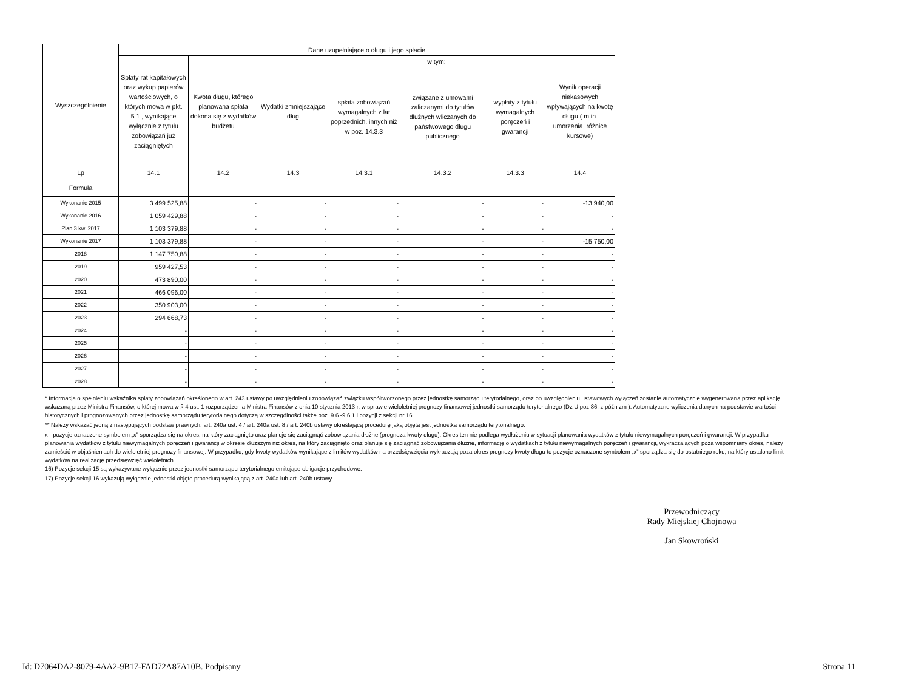| Wyszczególnienie | Dane uzupełniające o długu i jego spłacie | | | | | | |
| --- | --- | --- | --- | --- | --- | --- | --- |
| | Spłaty rat kapitałowych oraz wykup papierów wartościowych, o których mowa w pkt. 5.1., wynikające wyłącznie z tytułu zobowiązań już zaciągniętych | Kwota długu, którego planowana spłata dokona się z wydatków budżetu | Wydatki zmniejszające dług | w tym: | | | Wynik operacji niekasowych wpływających na kwotę długu ( m.in. umorzenia, różnice kursowe) |
| | | | | spłata zobowiązań wymagalnych z lat poprzednich, innych niż w poz. 14.3.3 | związane z umowami zaliczanymi do tytułów dłużnych wliczanych do państwowego długu publicznego | wypłaty z tytułu wymagalnych poręczeń i gwarancji | |
| Lp | 14.1 | 14.2 | 14.3 | 14.3.1 | 14.3.2 | 14.3.3 | 14.4 |
| Formuła | | | | | | | |
| Wykonanie 2015 | 3 499 525,88 | - | - | - | - | - | -13 940,00 |
| Wykonanie 2016 | 1 059 429,88 | - | - | - | - | - | - |
| Plan 3 kw. 2017 | 1 103 379,88 | - | - | - | - | - | - |
| Wykonanie 2017 | 1 103 379,88 | - | - | - | - | - | -15 750,00 |
| 2018 | 1 147 750,88 | - | - | - | - | - | - |
| 2019 | 959 427,53 | - | - | - | - | - | - |
| 2020 | 473 890,00 | - | - | - | - | - | - |
| 2021 | 466 096,00 | - | - | - | - | - | - |
| 2022 | 350 903,00 | - | - | - | - | - | - |
| 2023 | 294 668,73 | - | - | - | - | - | - |
| 2024 | - | - | - | - | - | - | - |
| 2025 | - | - | - | - | - | - | - |
| 2026 | - | - | - | - | - | - | - |
| 2027 | - | - | - | - | - | - | - |
| 2028 | - | - | - | - | - | - | - |
* Informacja o spełnieniu wskaźnika spłaty zobowiązań określonego w art. 243 ustawy po uwzględnieniu zobowiązań związku współtworzonego przez jednostkę samorządu terytorialnego, oraz po uwzględnieniu ustawowych wyłączeń zostanie automatycznie wygenerowana przez aplikację wskazaną przez Ministra Finansów, o której mowa w § 4 ust. 1 rozporządzenia Ministra Finansów z dnia 10 stycznia 2013 r. w sprawie wieloletniej prognozy finansowej jednostki samorządu terytorialnego (Dz U poz 86, z późn zm ). Automatyczne wyliczenia danych na podstawie wartości historycznych i prognozowanych przez jednostkę samorządu terytorialnego dotyczą w szczególności także poz. 9.6.-9.6.1 i pozycji z sekcji nr 16.
** Należy wskazać jedną z następujących podstaw prawnych: art. 240a ust. 4 / art. 240a ust. 8 / art. 240b ustawy określającą procedurę jaką objęta jest jednostka samorządu terytorialnego.
x - pozycje oznaczone symbolem „x” sporządza się na okres, na który zaciągnięto oraz planuje się zaciągnąć zobowiązania dłużne (prognoza kwoty długu). Okres ten nie podlega wydłużeniu w sytuacji planowania wydatków z tytułu niewymagalnych poręczeń i gwarancji. W przypadku planowania wydatków z tytułu niewymagalnych poręczeń i gwarancji w okresie dłuższym niż okres, na który zaciągnięto oraz planuje się zaciągnąć zobowiązania dłużne, informację o wydatkach z tytułu niewymagalnych poręczeń i gwarancji, wykraczających poza wspomniany okres, należy zamieścić w objaśnieniach do wieloletniej prognozy finansowej. W przypadku, gdy kwoty wydatków wynikające z limitów wydatków na przedsięwzięcia wykraczają poza okres prognozy kwoty długu to pozycje oznaczone symbolem „x” sporządza się do ostatniego roku, na który ustalono limit wydatków na realizację przedsięwzięć wieloletnich.
16) Pozycje sekcji 15 są wykazywane wyłącznie przez jednostki samorządu terytorialnego emitujące obligacje przychodowe.
17) Pozycje sekcji 16 wykazują wyłącznie jednostki objęte procedurą wynikającą z art. 240a lub art. 240b ustawy
Przewodniczący
Rady Miejskiej Chojnowa
Jan Skowroński
Id: D7064DA2-8079-4AA2-9B17-FAD72A87A10B. Podpisany Strona 11